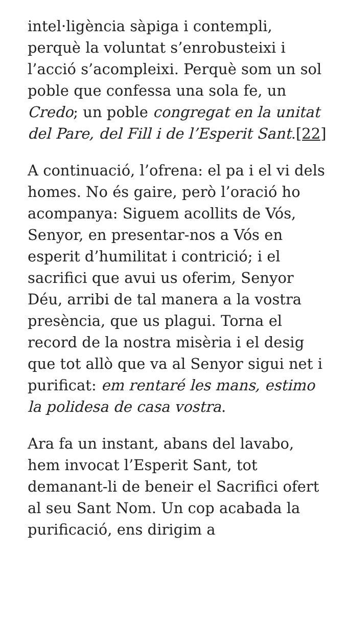intel·ligència sàpiga i contempli, perquè la voluntat s’enrobusteixi i l’acció s’acompleixi. Perquè som un sol poble que confessa una sola fe, un Credo; un poble congregat en la unitat del Pare, del Fill i de l’Esperit Sant.[22]
A continuació, l’ofrena: el pa i el vi dels homes. No és gaire, però l’oració ho acompanya: Siguem acollits de Vós, Senyor, en presentar-nos a Vós en esperit d’humilitat i contrició; i el sacrifici que avui us oferim, Senyor Déu, arribi de tal manera a la vostra presència, que us plagui. Torna el record de la nostra misèria i el desig que tot allò que va al Senyor sigui net i purificat: em rentaré les mans, estimo la polidesa de casa vostra.
Ara fa un instant, abans del lavabo, hem invocat l’Esperit Sant, tot demanant-li de beneir el Sacrifici ofert al seu Sant Nom. Un cop acabada la purificació, ens dirigim a